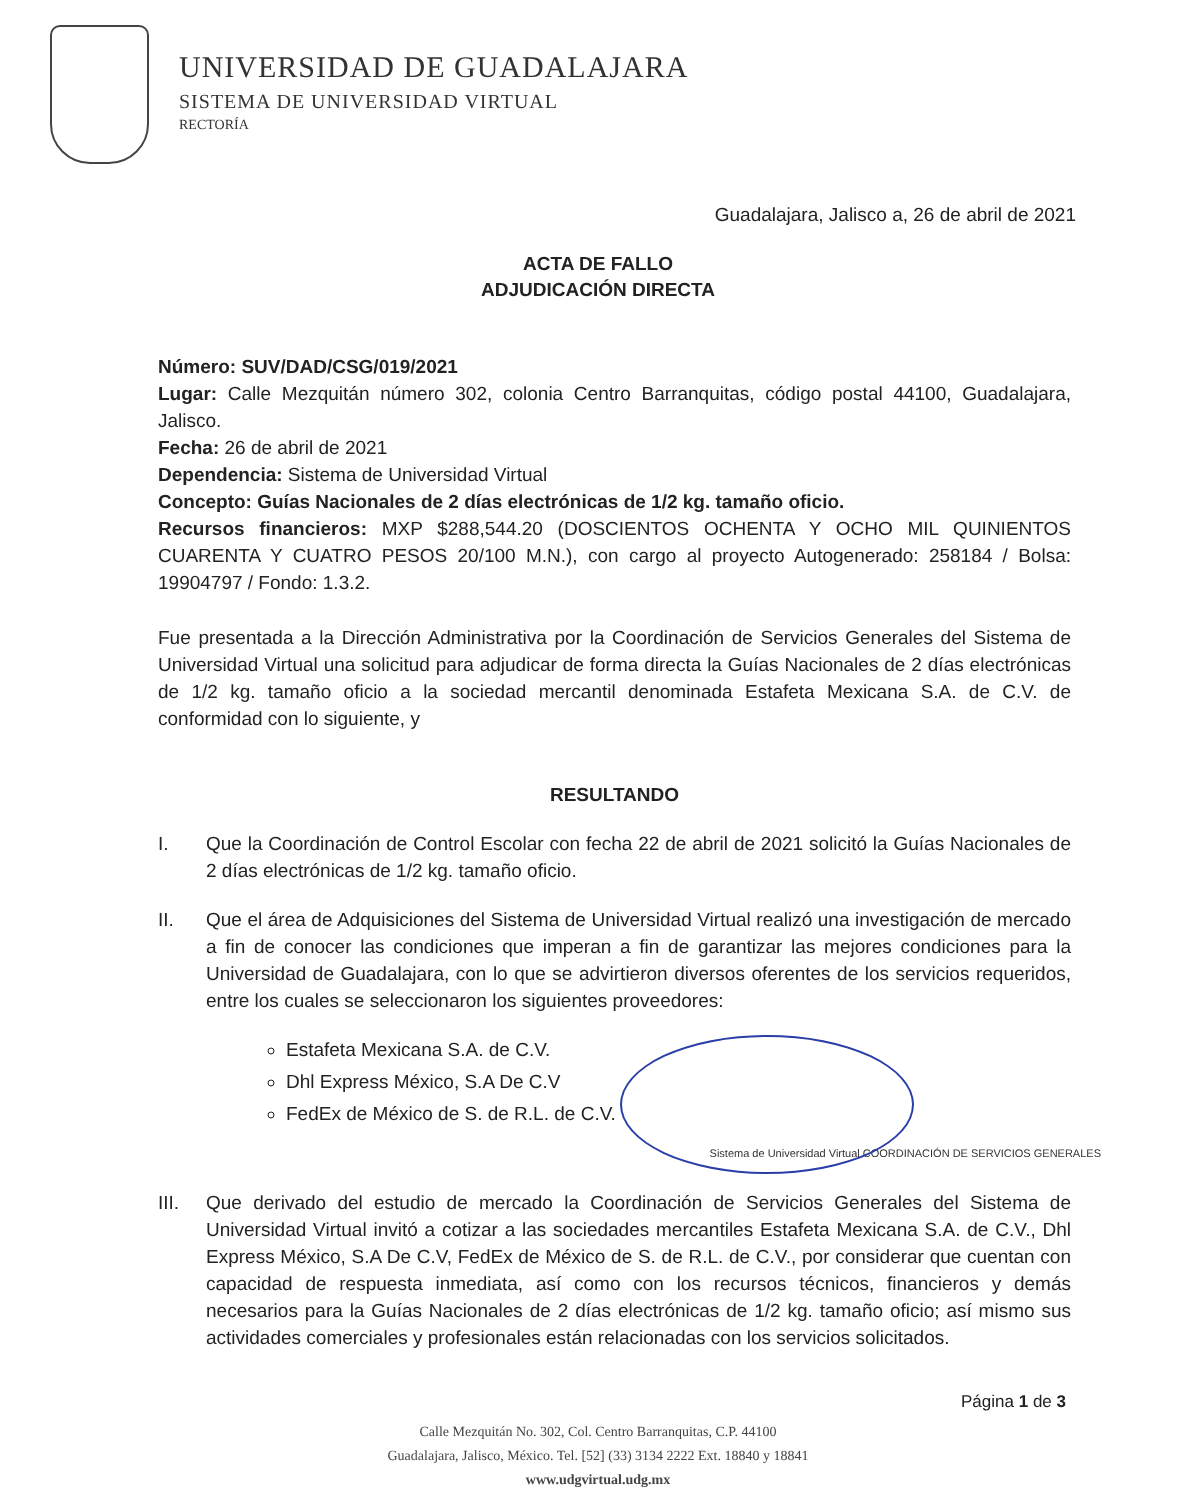UNIVERSIDAD DE GUADALAJARA
SISTEMA DE UNIVERSIDAD VIRTUAL
RECTORÍA
Guadalajara, Jalisco a, 26 de abril de 2021
ACTA DE FALLO
ADJUDICACIÓN DIRECTA
Número: SUV/DAD/CSG/019/2021
Lugar: Calle Mezquitán número 302, colonia Centro Barranquitas, código postal 44100, Guadalajara, Jalisco.
Fecha: 26 de abril de 2021
Dependencia: Sistema de Universidad Virtual
Concepto: Guías Nacionales de 2 días electrónicas de 1/2 kg. tamaño oficio.
Recursos financieros: MXP $288,544.20 (DOSCIENTOS OCHENTA Y OCHO MIL QUINIENTOS CUARENTA Y CUATRO PESOS 20/100 M.N.), con cargo al proyecto Autogenerado: 258184 / Bolsa: 19904797 / Fondo: 1.3.2.
Fue presentada a la Dirección Administrativa por la Coordinación de Servicios Generales del Sistema de Universidad Virtual una solicitud para adjudicar de forma directa la Guías Nacionales de 2 días electrónicas de 1/2 kg. tamaño oficio a la sociedad mercantil denominada Estafeta Mexicana S.A. de C.V. de conformidad con lo siguiente, y
RESULTANDO
I. Que la Coordinación de Control Escolar con fecha 22 de abril de 2021 solicitó la Guías Nacionales de 2 días electrónicas de 1/2 kg. tamaño oficio.
II. Que el área de Adquisiciones del Sistema de Universidad Virtual realizó una investigación de mercado a fin de conocer las condiciones que imperan a fin de garantizar las mejores condiciones para la Universidad de Guadalajara, con lo que se advirtieron diversos oferentes de los servicios requeridos, entre los cuales se seleccionaron los siguientes proveedores:
Estafeta Mexicana S.A. de C.V.
Dhl Express México, S.A De C.V
FedEx de México de S. de R.L. de C.V.
Sistema de Universidad Virtual COORDINACIÓN DE SERVICIOS GENERALES
III. Que derivado del estudio de mercado la Coordinación de Servicios Generales del Sistema de Universidad Virtual invitó a cotizar a las sociedades mercantiles Estafeta Mexicana S.A. de C.V., Dhl Express México, S.A De C.V, FedEx de México de S. de R.L. de C.V., por considerar que cuentan con capacidad de respuesta inmediata, así como con los recursos técnicos, financieros y demás necesarios para la Guías Nacionales de 2 días electrónicas de 1/2 kg. tamaño oficio; así mismo sus actividades comerciales y profesionales están relacionadas con los servicios solicitados.
Página 1 de 3
Calle Mezquitán No. 302, Col. Centro Barranquitas, C.P. 44100
Guadalajara, Jalisco, México. Tel. [52] (33) 3134 2222 Ext. 18840 y 18841
www.udgvirtual.udg.mx